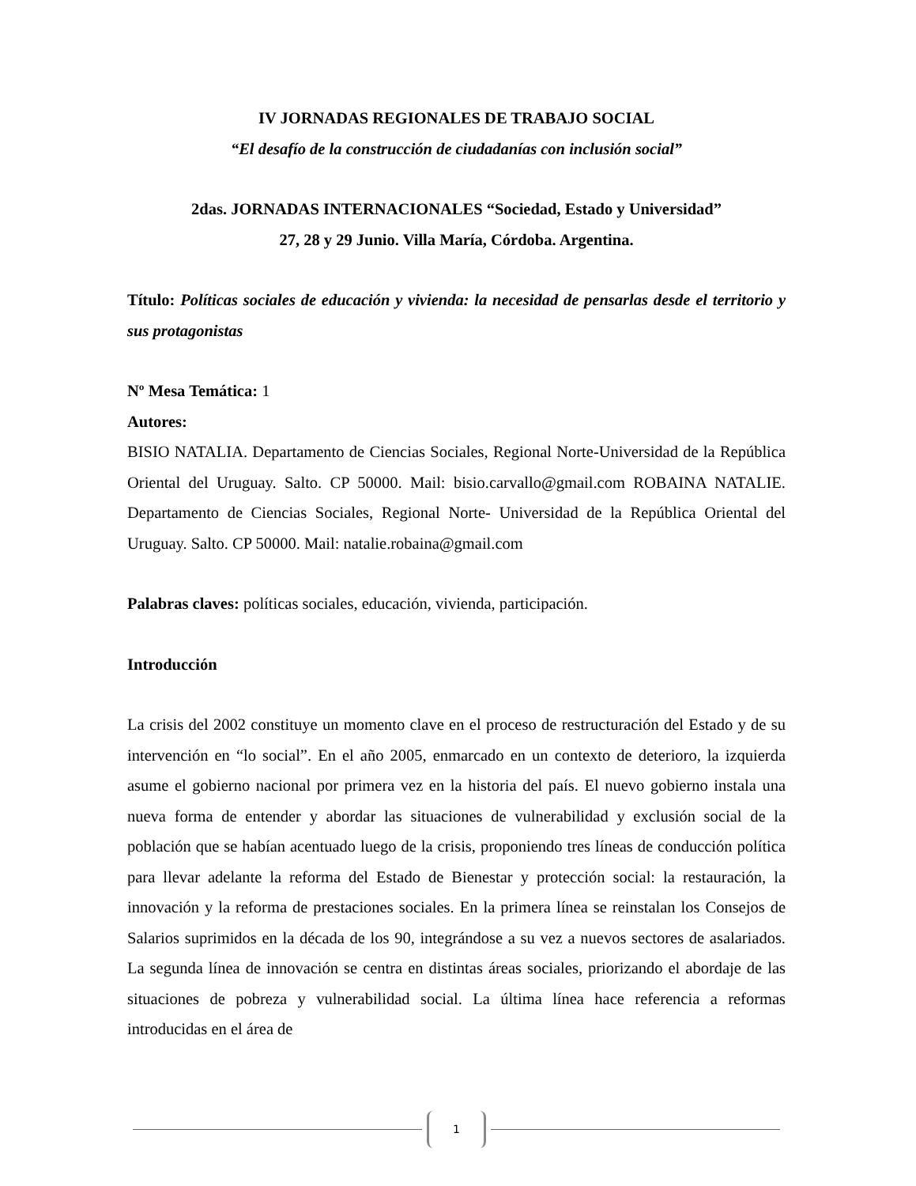IV JORNADAS REGIONALES DE TRABAJO SOCIAL
“El desafío de la construcción de ciudadanías con inclusión social”
2das. JORNADAS INTERNACIONALES “Sociedad, Estado y Universidad”
27, 28 y 29 Junio. Villa María, Córdoba. Argentina.
Título: Políticas sociales de educación y vivienda: la necesidad de pensarlas desde el territorio y sus protagonistas
Nº Mesa Temática: 1
Autores:
BISIO NATALIA. Departamento de Ciencias Sociales, Regional Norte-Universidad de la República Oriental del Uruguay. Salto. CP 50000. Mail: bisio.carvallo@gmail.com ROBAINA NATALIE. Departamento de Ciencias Sociales, Regional Norte- Universidad de la República Oriental del Uruguay. Salto. CP 50000. Mail: natalie.robaina@gmail.com
Palabras claves: políticas sociales, educación, vivienda, participación.
Introducción
La crisis del 2002 constituye un momento clave en el proceso de restructuración del Estado y de su intervención en “lo social”. En el año 2005, enmarcado en un contexto de deterioro, la izquierda asume el gobierno nacional por primera vez en la historia del país. El nuevo gobierno instala una nueva forma de entender y abordar las situaciones de vulnerabilidad y exclusión social de la población que se habían acentuado luego de la crisis, proponiendo tres líneas de conducción política para llevar adelante la reforma del Estado de Bienestar y protección social: la restauración, la innovación y la reforma de prestaciones sociales. En la primera línea se reinstalan los Consejos de Salarios suprimidos en la década de los 90, integrándose a su vez a nuevos sectores de asalariados. La segunda línea de innovación se centra en distintas áreas sociales, priorizando el abordaje de las situaciones de pobreza y vulnerabilidad social. La última línea hace referencia a reformas introducidas en el área de
1